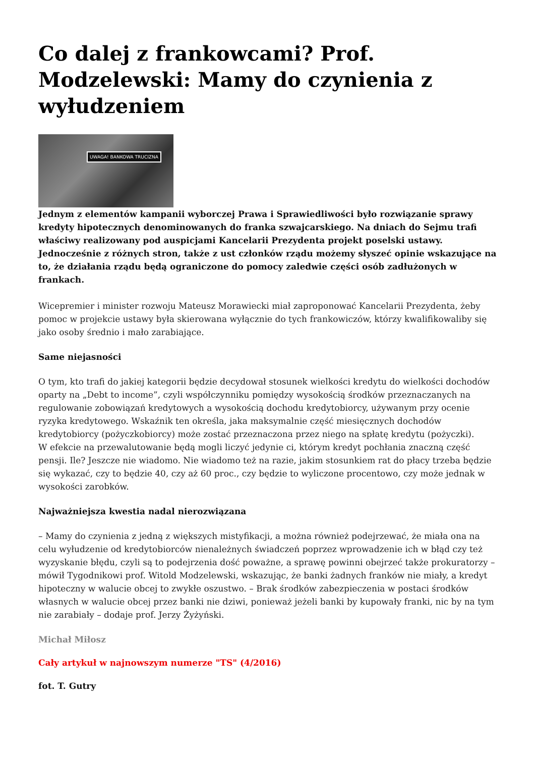Co dalej z frankowcami? Prof. Modzelewski: Mamy do czynienia z wyłudzeniem
UWAGA! BANKOWA TRUCIZNA
Jednym z elementów kampanii wyborczej Prawa i Sprawiedliwości było rozwiązanie sprawy kredyty hipotecznych denominowanych do franka szwajcarskiego. Na dniach do Sejmu trafi właściwy realizowany pod auspicjami Kancelarii Prezydenta projekt poselski ustawy. Jednocześnie z różnych stron, także z ust członków rządu możemy słyszeć opinie wskazujące na to, że działania rządu będą ograniczone do pomocy zaledwie części osób zadłużonych w frankach.
Wicepremier i minister rozwoju Mateusz Morawiecki miał zaproponować Kancelarii Prezydenta, żeby pomoc w projekcie ustawy była skierowana wyłącznie do tych frankowiczów, którzy kwalifikowaliby się jako osoby średnio i mało zarabiające.
Same niejasności
O tym, kto trafi do jakiej kategorii będzie decydował stosunek wielkości kredytu do wielkości dochodów oparty na „Debt to income”, czyli współczynniku pomiędzy wysokością środków przeznaczanych na regulowanie zobowiązań kredytowych a wysokością dochodu kredytobiorcy, używanym przy ocenie ryzyka kredytowego. Wskaźnik ten określa, jaka maksymalnie część miesięcznych dochodów kredytobiorcy (pożyczkobiorcy) może zostać przeznaczona przez niego na spłatę kredytu (pożyczki).
W efekcie na przewalutowanie będą mogli liczyć jedynie ci, którym kredyt pochłania znaczną część pensji. Ile? Jeszcze nie wiadomo. Nie wiadomo też na razie, jakim stosunkiem rat do płacy trzeba będzie się wykazać, czy to będzie 40, czy aż 60 proc., czy będzie to wyliczone procentowo, czy może jednak w wysokości zarobków.
Najważniejsza kwestia nadal nierozwiązana
– Mamy do czynienia z jedną z większych mistyfikacji, a można również podejrzewać, że miała ona na celu wyłudzenie od kredytobiorców nienależnych świadczeń poprzez wprowadzenie ich w błąd czy też wyzyskanie błędu, czyli są to podejrzenia dość poważne, a sprawę powinni obejrzeć także prokuratorzy – mówił Tygodnikowi prof. Witold Modzelewski, wskazując, że banki żadnych franków nie miały, a kredyt hipoteczny w walucie obcej to zwykłe oszustwo. – Brak środków zabezpieczenia w postaci środków własnych w walucie obcej przez banki nie dziwi, ponieważ jeżeli banki by kupowały franki, nic by na tym nie zarabiały – dodaje prof. Jerzy Żyżyński.
Michał Miłosz
Cały artykuł w najnowszym numerze "TS" (4/2016)
fot. T. Gutry